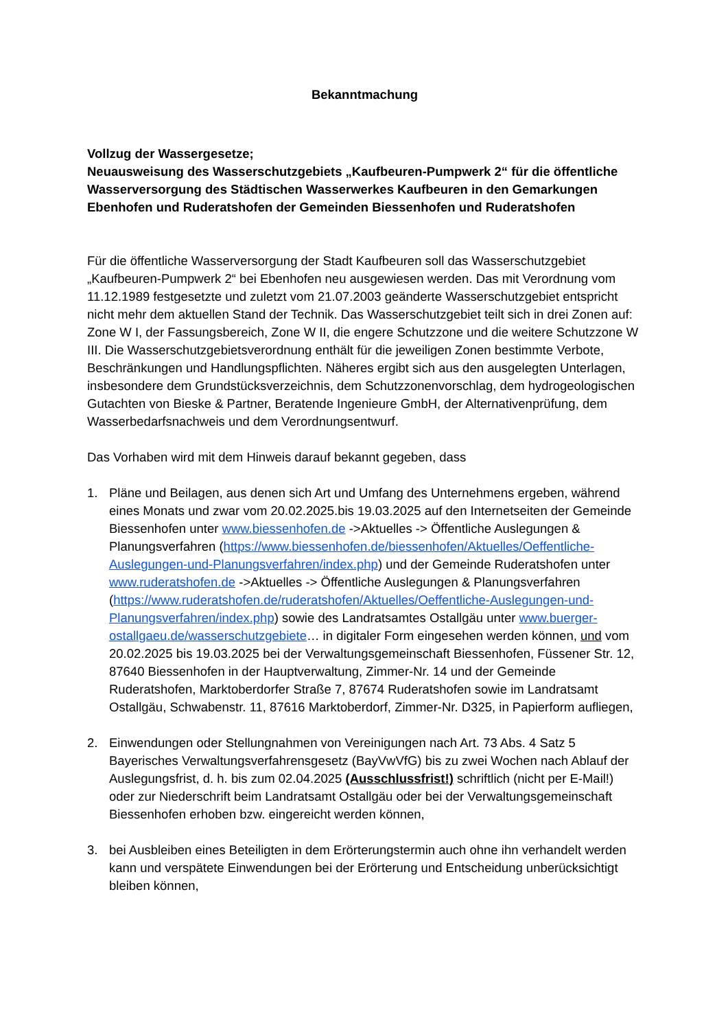Bekanntmachung
Vollzug der Wassergesetze;
Neuausweisung des Wasserschutzgebiets „Kaufbeuren-Pumpwerk 2“ für die öffentliche Wasserversorgung des Städtischen Wasserwerkes Kaufbeuren in den Gemarkungen Ebenhofen und Ruderatshofen der Gemeinden Biessenhofen und Ruderatshofen
Für die öffentliche Wasserversorgung der Stadt Kaufbeuren soll das Wasserschutzgebiet „Kaufbeuren-Pumpwerk 2“ bei Ebenhofen neu ausgewiesen werden. Das mit Verordnung vom 11.12.1989 festgesetzte und zuletzt vom 21.07.2003 geänderte Wasserschutzgebiet entspricht nicht mehr dem aktuellen Stand der Technik. Das Wasserschutzgebiet teilt sich in drei Zonen auf: Zone W I, der Fassungsbereich, Zone W II, die engere Schutzzone und die weitere Schutzzone W III. Die Wasserschutzgebietsverordnung enthält für die jeweiligen Zonen bestimmte Verbote, Beschränkungen und Handlungspflichten. Näheres ergibt sich aus den ausgelegten Unterlagen, insbesondere dem Grundstücksverzeichnis, dem Schutzzonenvorschlag, dem hydrogeologischen Gutachten von Bieske & Partner, Beratende Ingenieure GmbH, der Alternativenprüfung, dem Wasserbedarfsnachweis und dem Verordnungsentwurf.
Das Vorhaben wird mit dem Hinweis darauf bekannt gegeben, dass
1. Pläne und Beilagen, aus denen sich Art und Umfang des Unternehmens ergeben, während eines Monats und zwar vom 20.02.2025.bis 19.03.2025 auf den Internetseiten der Gemeinde Biessenhofen unter www.biessenhofen.de ->Aktuelles -> Öffentliche Auslegungen & Planungsverfahren (https://www.biessenhofen.de/biessenhofen/Aktuelles/Oeffentliche-Auslegungen-und-Planungsverfahren/index.php) und der Gemeinde Ruderatshofen unter www.ruderatshofen.de ->Aktuelles -> Öffentliche Auslegungen & Planungsverfahren (https://www.ruderatshofen.de/ruderatshofen/Aktuelles/Oeffentliche-Auslegungen-und-Planungsverfahren/index.php) sowie des Landratsamtes Ostallgäu unter www.buerger-ostallgaeu.de/wasserschutzgebiete… in digitaler Form eingesehen werden können, und vom 20.02.2025 bis 19.03.2025 bei der Verwaltungsgemeinschaft Biessenhofen, Füssener Str. 12, 87640 Biessenhofen in der Hauptverwaltung, Zimmer-Nr. 14 und der Gemeinde Ruderatshofen, Marktoberdorfer Straße 7, 87674 Ruderatshofen sowie im Landratsamt Ostallgäu, Schwabenstr. 11, 87616 Marktoberdorf, Zimmer-Nr. D325, in Papierform aufliegen,
2. Einwendungen oder Stellungnahmen von Vereinigungen nach Art. 73 Abs. 4 Satz 5 Bayerisches Verwaltungsverfahrensgesetz (BayVwVfG) bis zu zwei Wochen nach Ablauf der Auslegungsfrist, d. h. bis zum 02.04.2025 (Ausschlussfrist!) schriftlich (nicht per E-Mail!) oder zur Niederschrift beim Landratsamt Ostallgäu oder bei der Verwaltungsgemeinschaft Biessenhofen erhoben bzw. eingereicht werden können,
3. bei Ausbleiben eines Beteiligten in dem Erörterungstermin auch ohne ihn verhandelt werden kann und verspätete Einwendungen bei der Erörterung und Entscheidung unberücksichtigt bleiben können,